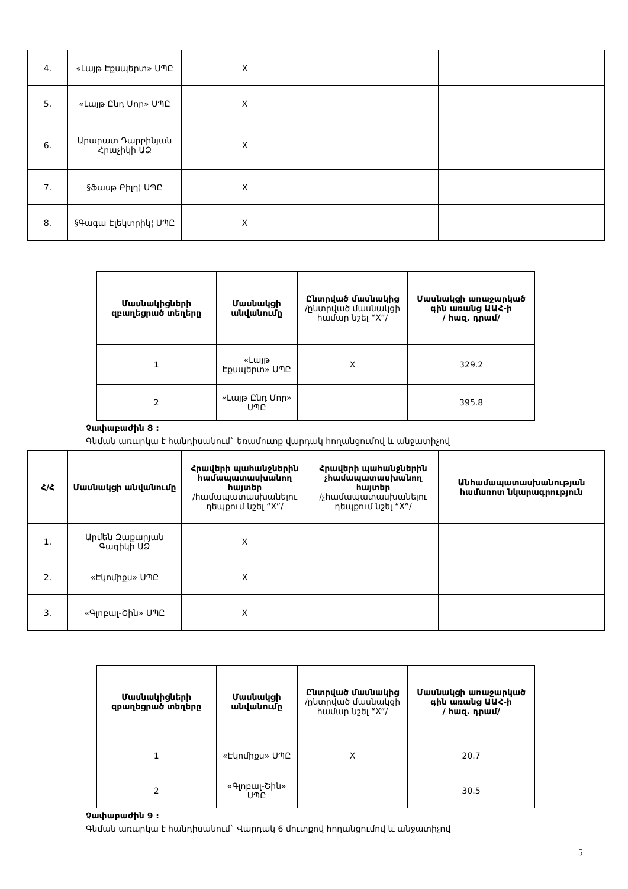| 4. | «Լայթ Էքսպերտ» ՍՊԸ | X | | |
| 5. | «Լայթ Ընդ Մոր» ՍՊԸ | X | | |
| 6. | Արարատ Դարբինյան Հրաչիկի ԱՁ | X | | |
| 7. | §Ֆասթ Բիլդ¦ ՍՊԸ | X | | |
| 8. | §Գագա Էլեկտրիկ¦ ՍՊԸ | X | | |
| Մասնակիցների զբաղեցրած տեղերը | Մասնակցի անվանումը | Ընտրված մասնակից /ընտրված մասնակցի համար նշել “X”/ | Մասնակցի առաջարկած գին առանց ԱԱՀ-ի / հազ. դրամ/ |
| --- | --- | --- | --- |
| 1 | «Լայթ Էքսպերտ» ՍՊԸ | X | 329.2 |
| 2 | «Լայթ Ընդ Մոր» ՍՊԸ | | 395.8 |
Չափաբաժին 8 :
Գնման առարկա է հանդիսանում` եռամուտք վարդակ հողանցումով և անջատիչով
| Հ/Հ | Մասնակցի անվանումը | Հրավերի պահանջներին համապատասխանող հայտեր /համապատասխանելու դեպքում նշել “X”/ | Հրավերի պահանջներին չհամապատասխանող հայտեր /չհամապատասխանելու դեպքում նշել “X”/ | Անհամապատասխանության համառոտ նկարագրություն |
| --- | --- | --- | --- | --- |
| 1. | Արմեն Զաքարյան Գագիկի ԱՁ | X | | |
| 2. | «Էկոմիքս» ՍՊԸ | X | | |
| 3. | «Գլոբալ-Շին» ՍՊԸ | X | | |
| Մասնակիցների զբաղեցրած տեղերը | Մասնակցի անվանումը | Ընտրված մասնակից /ընտրված մասնակցի համար նշել “X”/ | Մասնակցի առաջարկած գին առանց ԱԱՀ-ի / հազ. դրամ/ |
| --- | --- | --- | --- |
| 1 | «Էկոմիքս» ՍՊԸ | X | 20.7 |
| 2 | «Գլոբալ-Շին» ՍՊԸ | | 30.5 |
Չափաբաժին 9 :
Գնման առարկա է հանդիսանում` Վարդակ 6 մուտքով հողանցումով և անջատիչով
5